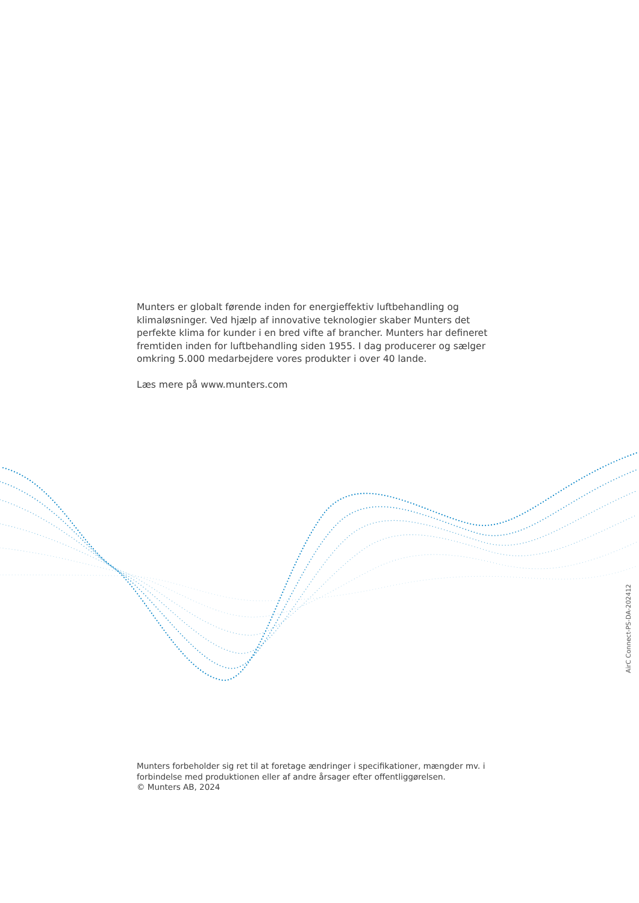Munters er globalt førende inden for energieffektiv luftbehandling og klimaløsninger. Ved hjælp af innovative teknologier skaber Munters det perfekte klima for kunder i en bred vifte af brancher. Munters har defineret fremtiden inden for luftbehandling siden 1955. I dag producerer og sælger omkring 5.000 medarbejdere vores produkter i over 40 lande.
Læs mere på www.munters.com
AirC Connect-PS-DA-202412
Munters forbeholder sig ret til at foretage ændringer i specifikationer, mængder mv. i forbindelse med produktionen eller af andre årsager efter offentliggørelsen.
© Munters AB, 2024